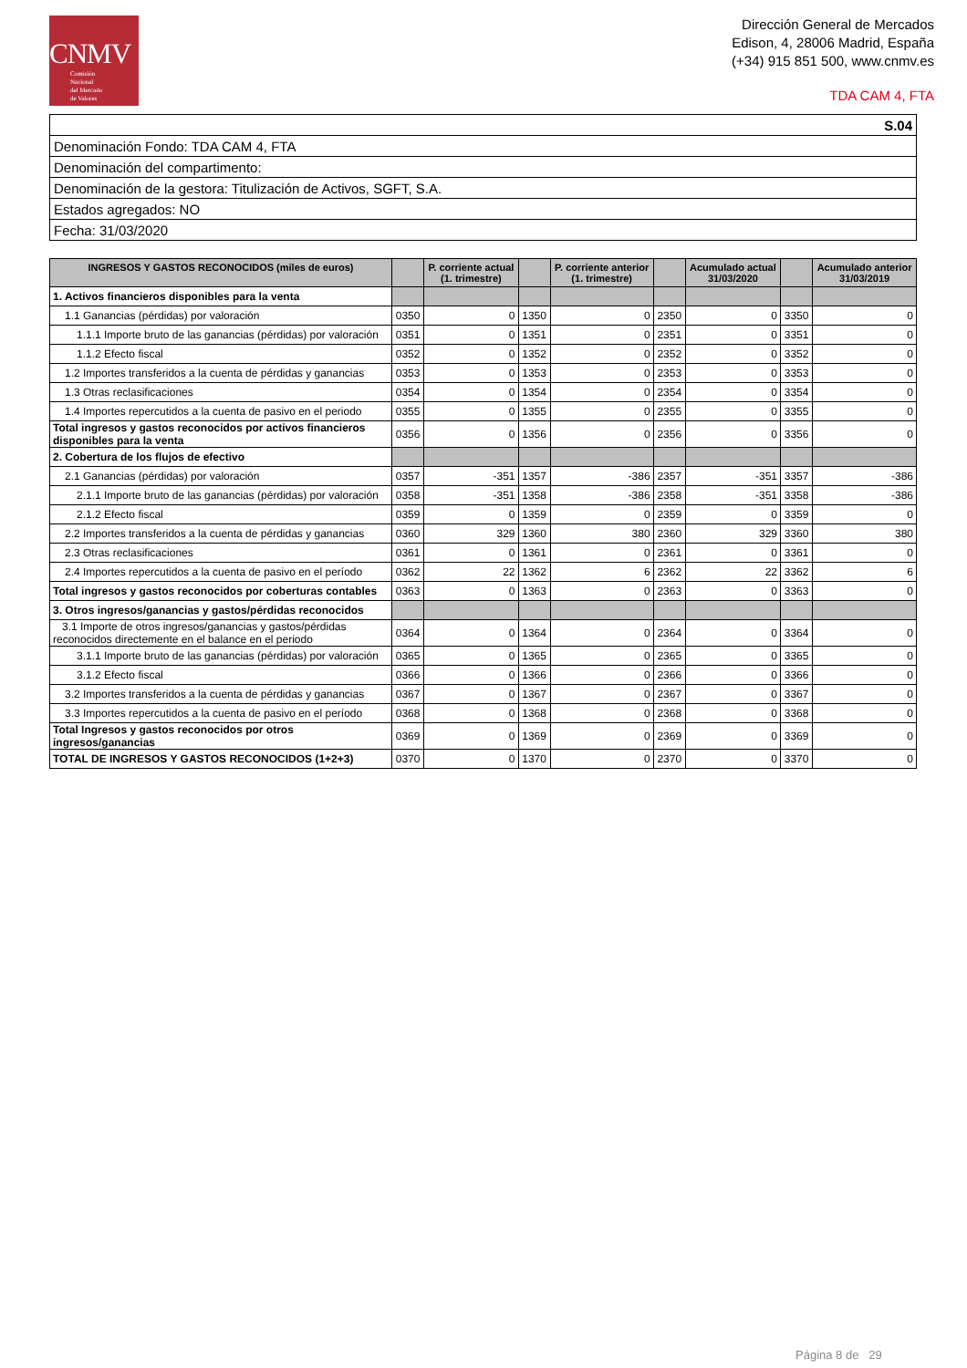CNMV
Comisión
Nacional
del Mercado
de Valores
Dirección General de Mercados
Edison, 4, 28006 Madrid, España
(+34) 915 851 500, www.cnmv.es
TDA CAM 4, FTA
| S.04 |
| Denominación Fondo: TDA CAM 4, FTA |
| Denominación del compartimento: |
| Denominación de la gestora: Titulización de Activos, SGFT, S.A. |
| Estados agregados: NO |
| Fecha: 31/03/2020 |
| INGRESOS Y GASTOS RECONOCIDOS (miles de euros) | | P. corriente actual (1. trimestre) | | P. corriente anterior (1. trimestre) | | Acumulado actual 31/03/2020 | | Acumulado anterior 31/03/2019 |
| --- | --- | --- | --- | --- | --- | --- | --- | --- |
| 1. Activos financieros disponibles para la venta | | | | | | | | |
| 1.1 Ganancias (pérdidas) por valoración | 0350 | 0 | 1350 | 0 | 2350 | 0 | 3350 | 0 |
| 1.1.1 Importe bruto de las ganancias (pérdidas) por valoración | 0351 | 0 | 1351 | 0 | 2351 | 0 | 3351 | 0 |
| 1.1.2 Efecto fiscal | 0352 | 0 | 1352 | 0 | 2352 | 0 | 3352 | 0 |
| 1.2 Importes transferidos a la cuenta de pérdidas y ganancias | 0353 | 0 | 1353 | 0 | 2353 | 0 | 3353 | 0 |
| 1.3 Otras reclasificaciones | 0354 | 0 | 1354 | 0 | 2354 | 0 | 3354 | 0 |
| 1.4 Importes repercutidos a la cuenta de pasivo en el periodo | 0355 | 0 | 1355 | 0 | 2355 | 0 | 3355 | 0 |
| Total ingresos y gastos reconocidos por activos financieros disponibles para la venta | 0356 | 0 | 1356 | 0 | 2356 | 0 | 3356 | 0 |
| 2. Cobertura de los flujos de efectivo | | | | | | | | |
| 2.1 Ganancias (pérdidas) por valoración | 0357 | -351 | 1357 | -386 | 2357 | -351 | 3357 | -386 |
| 2.1.1 Importe bruto de las ganancias (pérdidas) por valoración | 0358 | -351 | 1358 | -386 | 2358 | -351 | 3358 | -386 |
| 2.1.2 Efecto fiscal | 0359 | 0 | 1359 | 0 | 2359 | 0 | 3359 | 0 |
| 2.2 Importes transferidos a la cuenta de pérdidas y ganancias | 0360 | 329 | 1360 | 380 | 2360 | 329 | 3360 | 380 |
| 2.3 Otras reclasificaciones | 0361 | 0 | 1361 | 0 | 2361 | 0 | 3361 | 0 |
| 2.4 Importes repercutidos a la cuenta de pasivo en el período | 0362 | 22 | 1362 | 6 | 2362 | 22 | 3362 | 6 |
| Total ingresos y gastos reconocidos por coberturas contables | 0363 | 0 | 1363 | 0 | 2363 | 0 | 3363 | 0 |
| 3. Otros ingresos/ganancias y gastos/pérdidas reconocidos | | | | | | | | |
| 3.1 Importe de otros ingresos/ganancias y gastos/pérdidas reconocidos directemente en el balance en el periodo | 0364 | 0 | 1364 | 0 | 2364 | 0 | 3364 | 0 |
| 3.1.1 Importe bruto de las ganancias (pérdidas) por valoración | 0365 | 0 | 1365 | 0 | 2365 | 0 | 3365 | 0 |
| 3.1.2 Efecto fiscal | 0366 | 0 | 1366 | 0 | 2366 | 0 | 3366 | 0 |
| 3.2 Importes transferidos a la cuenta de pérdidas y ganancias | 0367 | 0 | 1367 | 0 | 2367 | 0 | 3367 | 0 |
| 3.3 Importes repercutidos a la cuenta de pasivo en el período | 0368 | 0 | 1368 | 0 | 2368 | 0 | 3368 | 0 |
| Total Ingresos y gastos reconocidos por otros ingresos/ganancias | 0369 | 0 | 1369 | 0 | 2369 | 0 | 3369 | 0 |
| TOTAL DE INGRESOS Y GASTOS RECONOCIDOS (1+2+3) | 0370 | 0 | 1370 | 0 | 2370 | 0 | 3370 | 0 |
Página 8 de 29